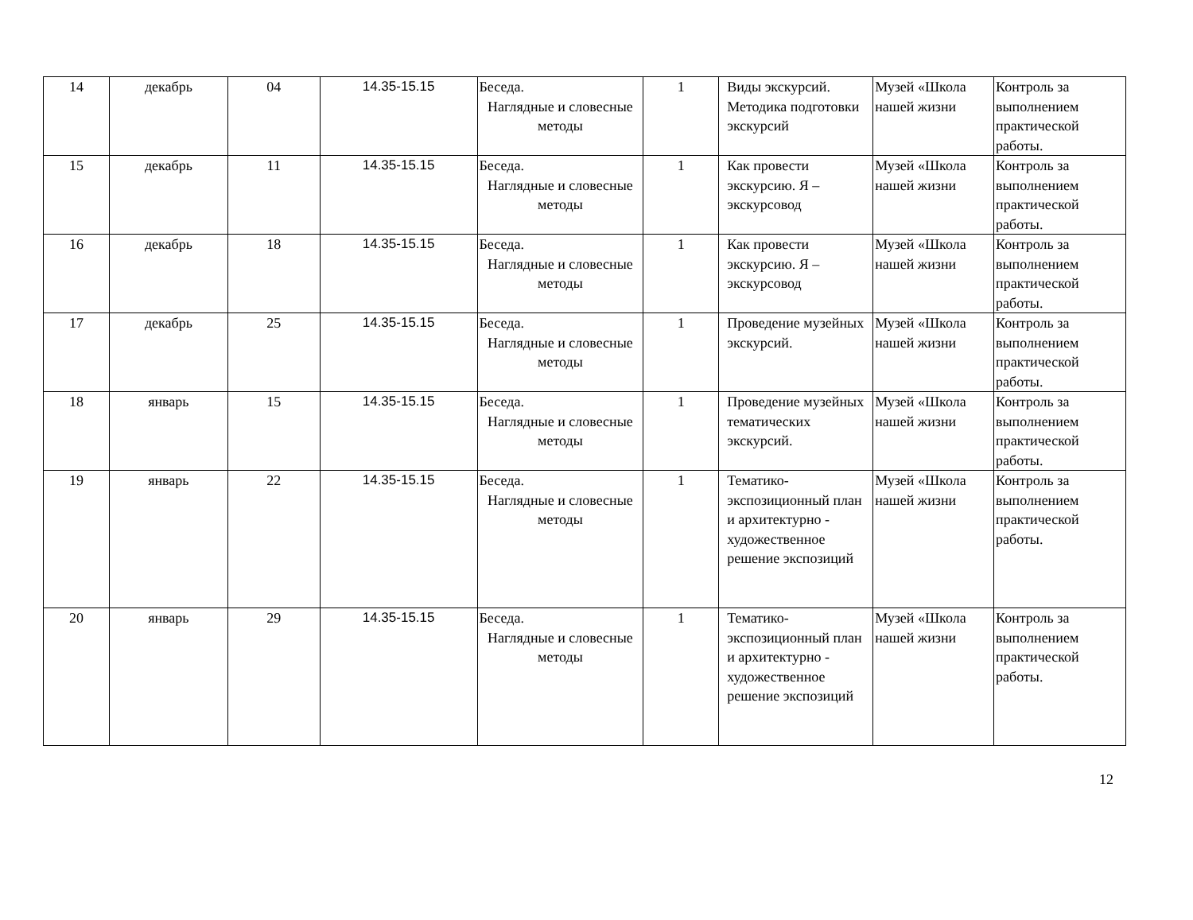| 14 | декабрь | 04 | 14.35-15.15 | Беседа. Наглядные и словесные методы | 1 | Виды экскурсий. Методика подготовки экскурсий | Музей «Школа нашей жизни | Контроль за выполнением практической работы. |
| 15 | декабрь | 11 | 14.35-15.15 | Беседа. Наглядные и словесные методы | 1 | Как провести экскурсию. Я – экскурсовод | Музей «Школа нашей жизни | Контроль за выполнением практической работы. |
| 16 | декабрь | 18 | 14.35-15.15 | Беседа. Наглядные и словесные методы | 1 | Как провести экскурсию. Я – экскурсовод | Музей «Школа нашей жизни | Контроль за выполнением практической работы. |
| 17 | декабрь | 25 | 14.35-15.15 | Беседа. Наглядные и словесные методы | 1 | Проведение музейных экскурсий. | Музей «Школа нашей жизни | Контроль за выполнением практической работы. |
| 18 | январь | 15 | 14.35-15.15 | Беседа. Наглядные и словесные методы | 1 | Проведение музейных тематических экскурсий. | Музей «Школа нашей жизни | Контроль за выполнением практической работы. |
| 19 | январь | 22 | 14.35-15.15 | Беседа. Наглядные и словесные методы | 1 | Тематико-экспозиционный план и архитектурно - художественное решение экспозиций | Музей «Школа нашей жизни | Контроль за выполнением практической работы. |
| 20 | январь | 29 | 14.35-15.15 | Беседа. Наглядные и словесные методы | 1 | Тематико-экспозиционный план и архитектурно - художественное решение экспозиций | Музей «Школа нашей жизни | Контроль за выполнением практической работы. |
12